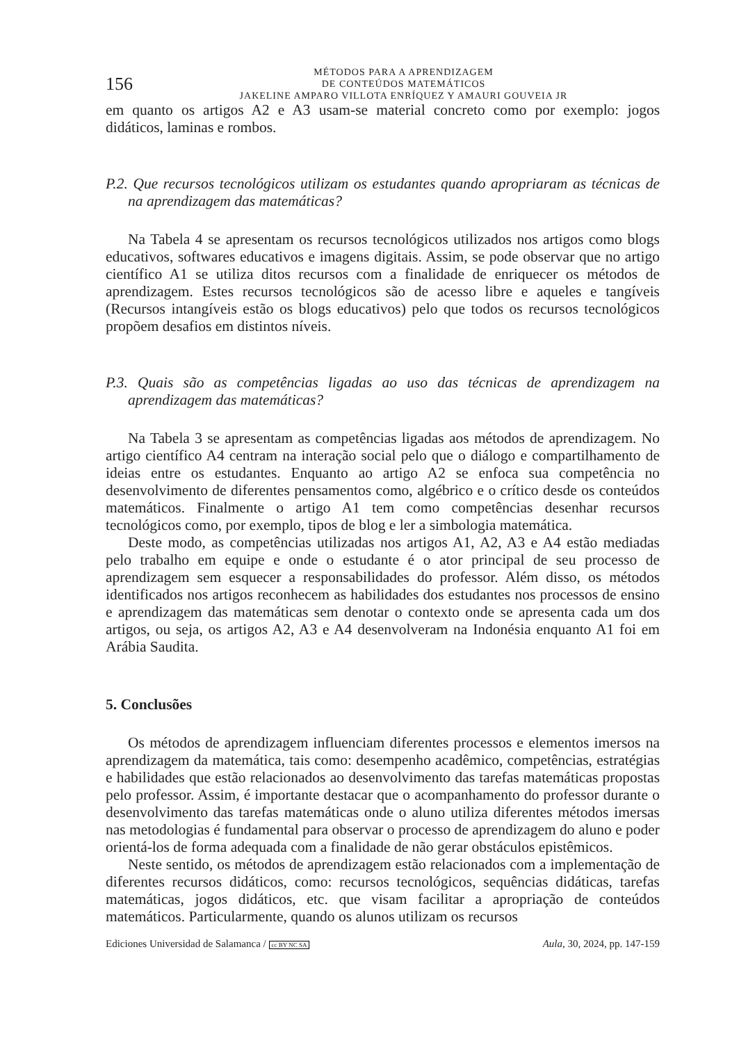156
MÉTODOS PARA A APRENDIZAGEM
DE CONTEÚDOS MATEMÁTICOS
JAKELINE AMPARO VILLOTA ENRÍQUEZ Y AMAURI GOUVEIA JR
em quanto os artigos A2 e A3 usam-se material concreto como por exemplo: jogos didáticos, laminas e rombos.
P.2. Que recursos tecnológicos utilizam os estudantes quando apropriaram as técnicas de na aprendizagem das matemáticas?
Na Tabela 4 se apresentam os recursos tecnológicos utilizados nos artigos como blogs educativos, softwares educativos e imagens digitais. Assim, se pode observar que no artigo científico A1 se utiliza ditos recursos com a finalidade de enriquecer os métodos de aprendizagem. Estes recursos tecnológicos são de acesso libre e aqueles e tangíveis (Recursos intangíveis estão os blogs educativos) pelo que todos os recursos tecnológicos propõem desafios em distintos níveis.
P.3. Quais são as competências ligadas ao uso das técnicas de aprendizagem na aprendizagem das matemáticas?
Na Tabela 3 se apresentam as competências ligadas aos métodos de aprendizagem. No artigo científico A4 centram na interação social pelo que o diálogo e compartilhamento de ideias entre os estudantes. Enquanto ao artigo A2 se enfoca sua competência no desenvolvimento de diferentes pensamentos como, algébrico e o crítico desde os conteúdos matemáticos. Finalmente o artigo A1 tem como competências desenhar recursos tecnológicos como, por exemplo, tipos de blog e ler a simbologia matemática.
Deste modo, as competências utilizadas nos artigos A1, A2, A3 e A4 estão mediadas pelo trabalho em equipe e onde o estudante é o ator principal de seu processo de aprendizagem sem esquecer a responsabilidades do professor. Além disso, os métodos identificados nos artigos reconhecem as habilidades dos estudantes nos processos de ensino e aprendizagem das matemáticas sem denotar o contexto onde se apresenta cada um dos artigos, ou seja, os artigos A2, A3 e A4 desenvolveram na Indonésia enquanto A1 foi em Arábia Saudita.
5. Conclusões
Os métodos de aprendizagem influenciam diferentes processos e elementos imersos na aprendizagem da matemática, tais como: desempenho acadêmico, competências, estratégias e habilidades que estão relacionados ao desenvolvimento das tarefas matemáticas propostas pelo professor. Assim, é importante destacar que o acompanhamento do professor durante o desenvolvimento das tarefas matemáticas onde o aluno utiliza diferentes métodos imersas nas metodologias é fundamental para observar o processo de aprendizagem do aluno e poder orientá-los de forma adequada com a finalidade de não gerar obstáculos epistêmicos.
Neste sentido, os métodos de aprendizagem estão relacionados com a implementação de diferentes recursos didáticos, como: recursos tecnológicos, sequências didáticas, tarefas matemáticas, jogos didáticos, etc. que visam facilitar a apropriação de conteúdos matemáticos. Particularmente, quando os alunos utilizam os recursos
Ediciones Universidad de Salamanca / cc BY NC SA Aula, 30, 2024, pp. 147-159